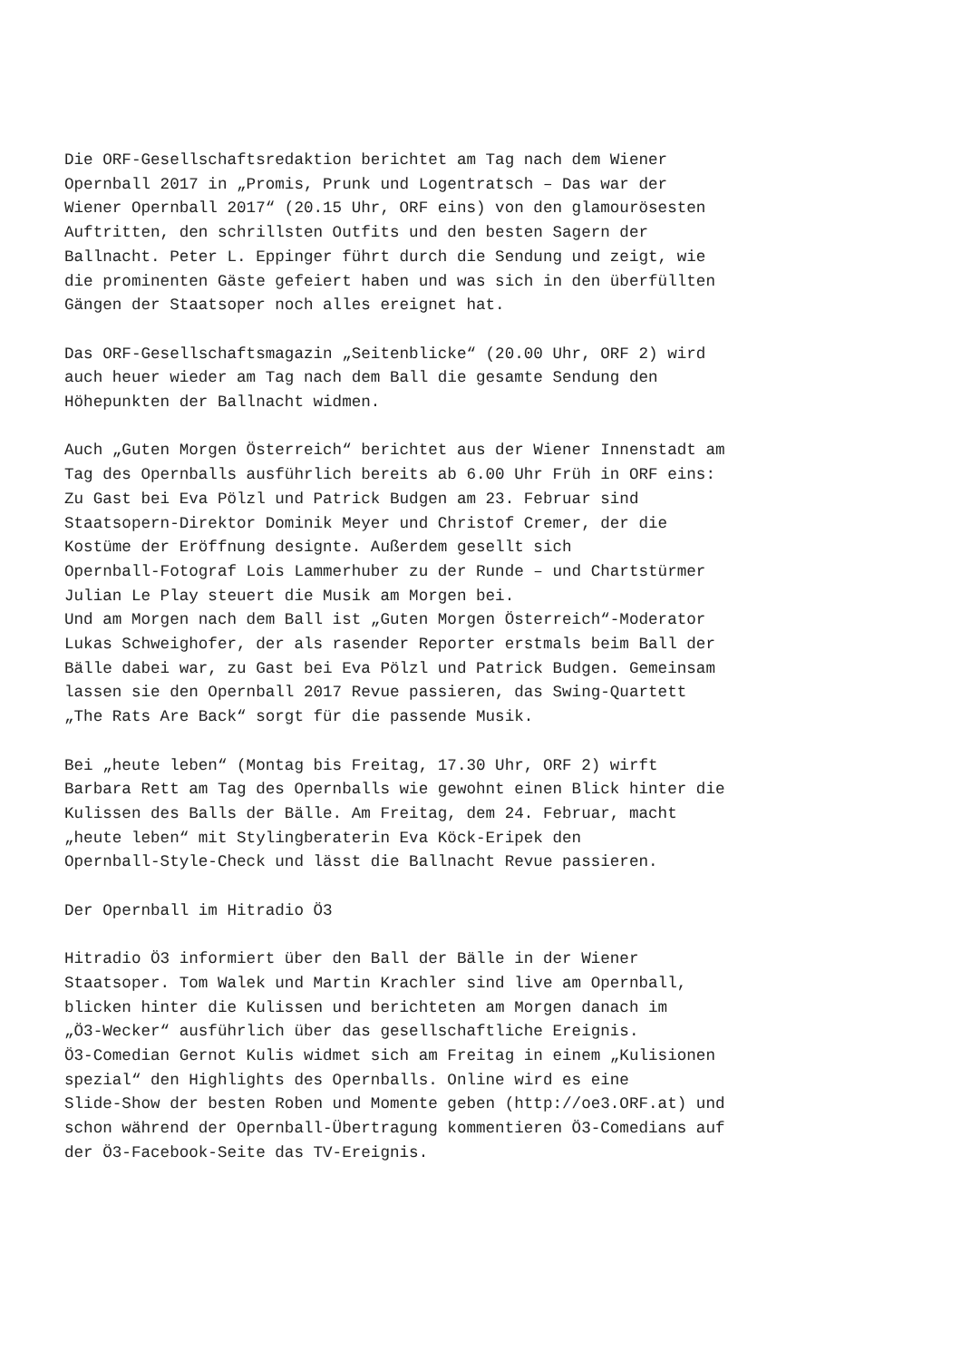Die ORF-Gesellschaftsredaktion berichtet am Tag nach dem Wiener Opernball 2017 in „Promis, Prunk und Logentratsch – Das war der Wiener Opernball 2017“ (20.15 Uhr, ORF eins) von den glamourösesten Auftritten, den schrillsten Outfits und den besten Sagern der Ballnacht. Peter L. Eppinger führt durch die Sendung und zeigt, wie die prominenten Gäste gefeiert haben und was sich in den überfüllten Gängen der Staatsoper noch alles ereignet hat.
Das ORF-Gesellschaftsmagazin „Seitenblicke“ (20.00 Uhr, ORF 2) wird auch heuer wieder am Tag nach dem Ball die gesamte Sendung den Höhepunkten der Ballnacht widmen.
Auch „Guten Morgen Österreich“ berichtet aus der Wiener Innenstadt am Tag des Opernballs ausführlich bereits ab 6.00 Uhr Früh in ORF eins: Zu Gast bei Eva Pölzl und Patrick Budgen am 23. Februar sind Staatsopern-Direktor Dominik Meyer und Christof Cremer, der die Kostüme der Eröffnung designte. Außerdem gesellt sich Opernball-Fotograf Lois Lammerhuber zu der Runde – und Chartstürmer Julian Le Play steuert die Musik am Morgen bei. Und am Morgen nach dem Ball ist „Guten Morgen Österreich“-Moderator Lukas Schweighofer, der als rasender Reporter erstmals beim Ball der Bälle dabei war, zu Gast bei Eva Pölzl und Patrick Budgen. Gemeinsam lassen sie den Opernball 2017 Revue passieren, das Swing-Quartett „The Rats Are Back“ sorgt für die passende Musik.
Bei „heute leben“ (Montag bis Freitag, 17.30 Uhr, ORF 2) wirft Barbara Rett am Tag des Opernballs wie gewohnt einen Blick hinter die Kulissen des Balls der Bälle. Am Freitag, dem 24. Februar, macht „heute leben“ mit Stylingberaterin Eva Köck-Eripek den Opernball-Style-Check und lässt die Ballnacht Revue passieren.
Der Opernball im Hitradio Ö3
Hitradio Ö3 informiert über den Ball der Bälle in der Wiener Staatsoper. Tom Walek und Martin Krachler sind live am Opernball, blicken hinter die Kulissen und berichteten am Morgen danach im „Ö3-Wecker“ ausführlich über das gesellschaftliche Ereignis. Ö3-Comedian Gernot Kulis widmet sich am Freitag in einem „Kulisionen spezial“ den Highlights des Opernballs. Online wird es eine Slide-Show der besten Roben und Momente geben (http://oe3.ORF.at) und schon während der Opernball-Übertragung kommentieren Ö3-Comedians auf der Ö3-Facebook-Seite das TV-Ereignis.